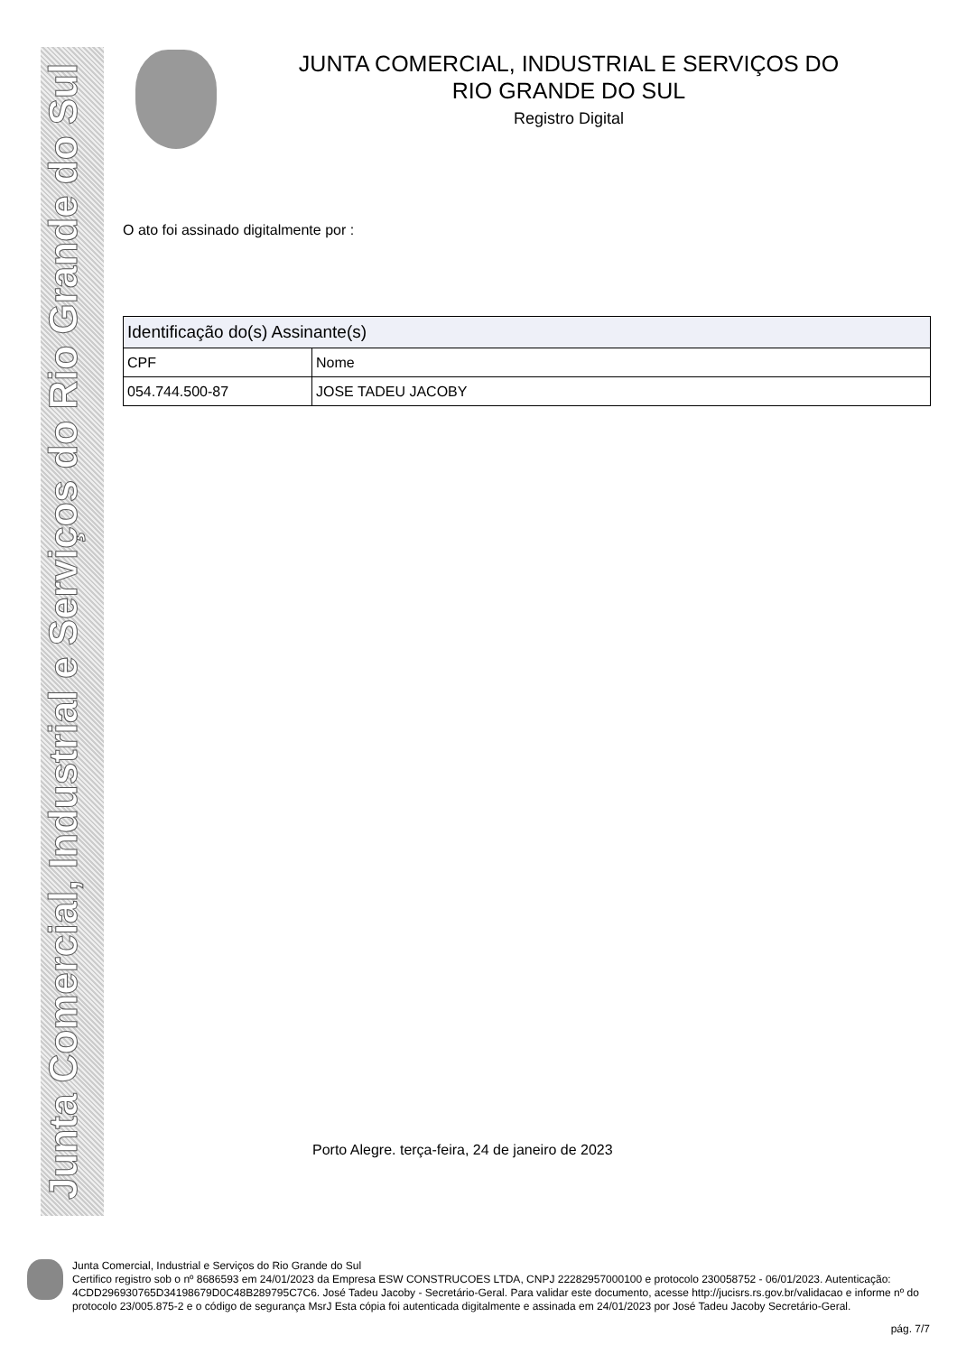Junta Comercial, Industrial e Serviços do Rio Grande do Sul
JUNTA COMERCIAL, INDUSTRIAL E SERVIÇOS DO
RIO GRANDE DO SUL
Registro Digital
O ato foi assinado digitalmente por :
| Identificação do(s) Assinante(s) | |
| CPF | Nome |
| 054.744.500-87 | JOSE TADEU JACOBY |
Porto Alegre. terça-feira, 24 de janeiro de 2023
Junta Comercial, Industrial e Serviços do Rio Grande do Sul
Certifico registro sob o nº 8686593 em 24/01/2023 da Empresa ESW CONSTRUCOES LTDA, CNPJ 22282957000100 e protocolo 230058752 - 06/01/2023. Autenticação: 4CDD296930765D34198679D0C48B289795C7C6. José Tadeu Jacoby - Secretário-Geral. Para validar este documento, acesse http://jucisrs.rs.gov.br/validacao e informe nº do protocolo 23/005.875-2 e o código de segurança MsrJ Esta cópia foi autenticada digitalmente e assinada em 24/01/2023 por José Tadeu Jacoby Secretário-Geral.
pág. 7/7